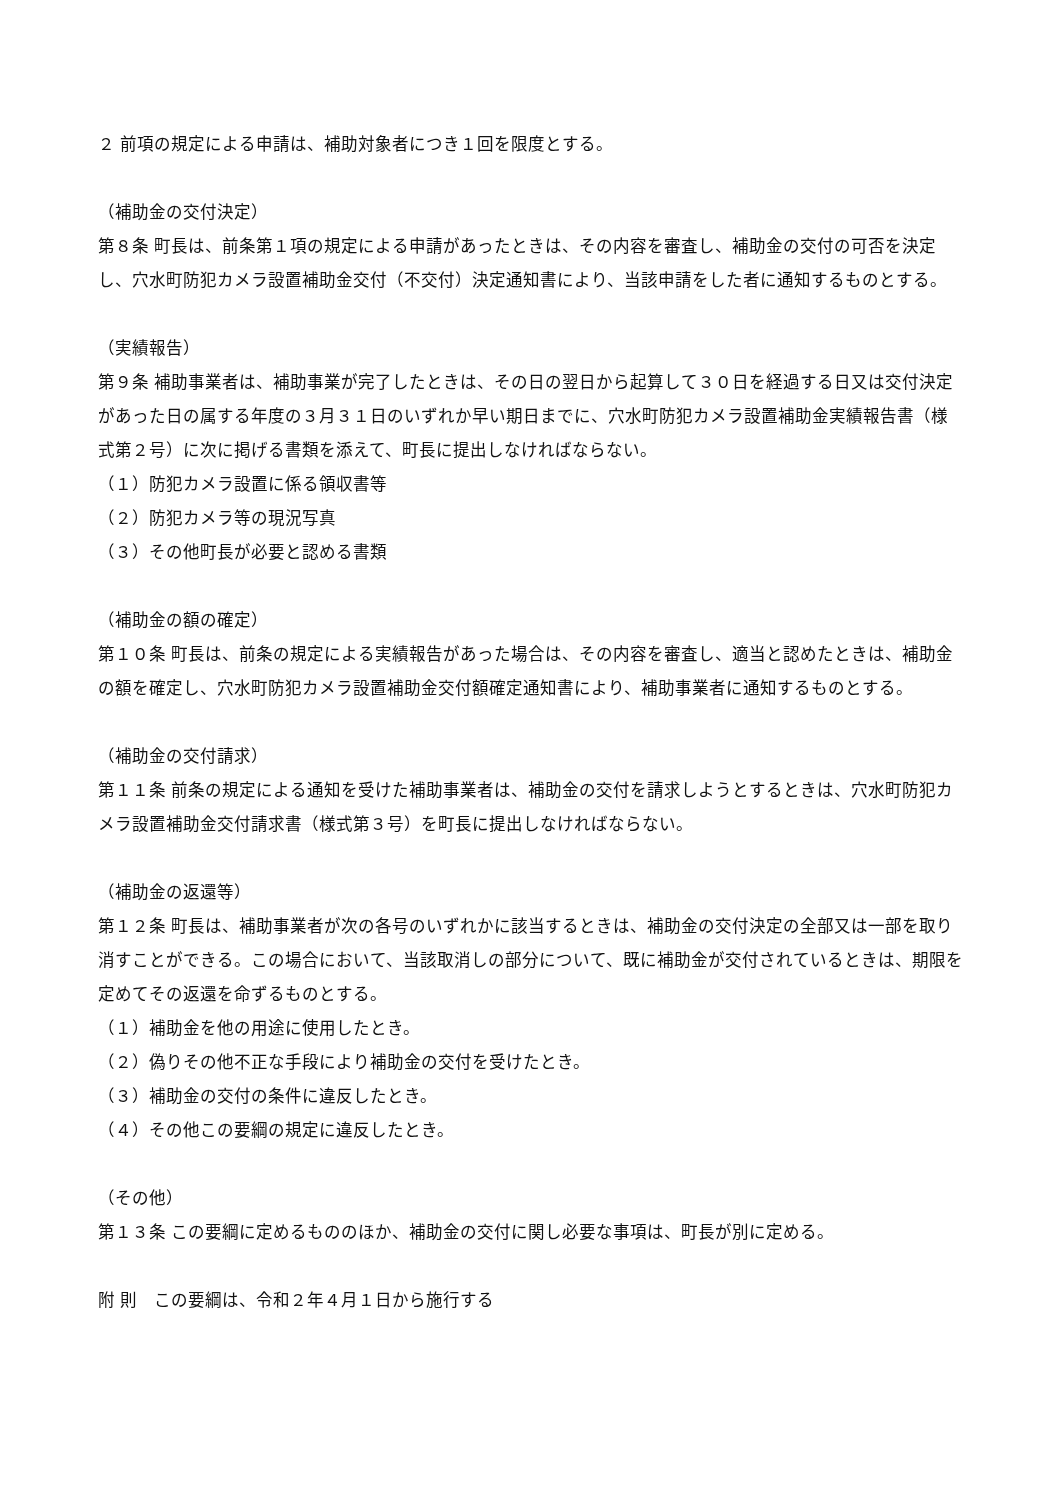２ 前項の規定による申請は、補助対象者につき１回を限度とする。
（補助金の交付決定）
第８条 町長は、前条第１項の規定による申請があったときは、その内容を審査し、補助金の交付の可否を決定し、穴水町防犯カメラ設置補助金交付（不交付）決定通知書により、当該申請をした者に通知するものとする。
（実績報告）
第９条 補助事業者は、補助事業が完了したときは、その日の翌日から起算して３０日を経過する日又は交付決定があった日の属する年度の３月３１日のいずれか早い期日までに、穴水町防犯カメラ設置補助金実績報告書（様式第２号）に次に掲げる書類を添えて、町長に提出しなければならない。
（１）防犯カメラ設置に係る領収書等
（２）防犯カメラ等の現況写真
（３）その他町長が必要と認める書類
（補助金の額の確定）
第１０条 町長は、前条の規定による実績報告があった場合は、その内容を審査し、適当と認めたときは、補助金の額を確定し、穴水町防犯カメラ設置補助金交付額確定通知書により、補助事業者に通知するものとする。
（補助金の交付請求）
第１１条 前条の規定による通知を受けた補助事業者は、補助金の交付を請求しようとするときは、穴水町防犯カメラ設置補助金交付請求書（様式第３号）を町長に提出しなければならない。
（補助金の返還等）
第１２条 町長は、補助事業者が次の各号のいずれかに該当するときは、補助金の交付決定の全部又は一部を取り消すことができる。この場合において、当該取消しの部分について、既に補助金が交付されているときは、期限を定めてその返還を命ずるものとする。
（１）補助金を他の用途に使用したとき。
（２）偽りその他不正な手段により補助金の交付を受けたとき。
（３）補助金の交付の条件に違反したとき。
（４）その他この要綱の規定に違反したとき。
（その他）
第１３条 この要綱に定めるもののほか、補助金の交付に関し必要な事項は、町長が別に定める。
附 則　この要綱は、令和２年４月１日から施行する